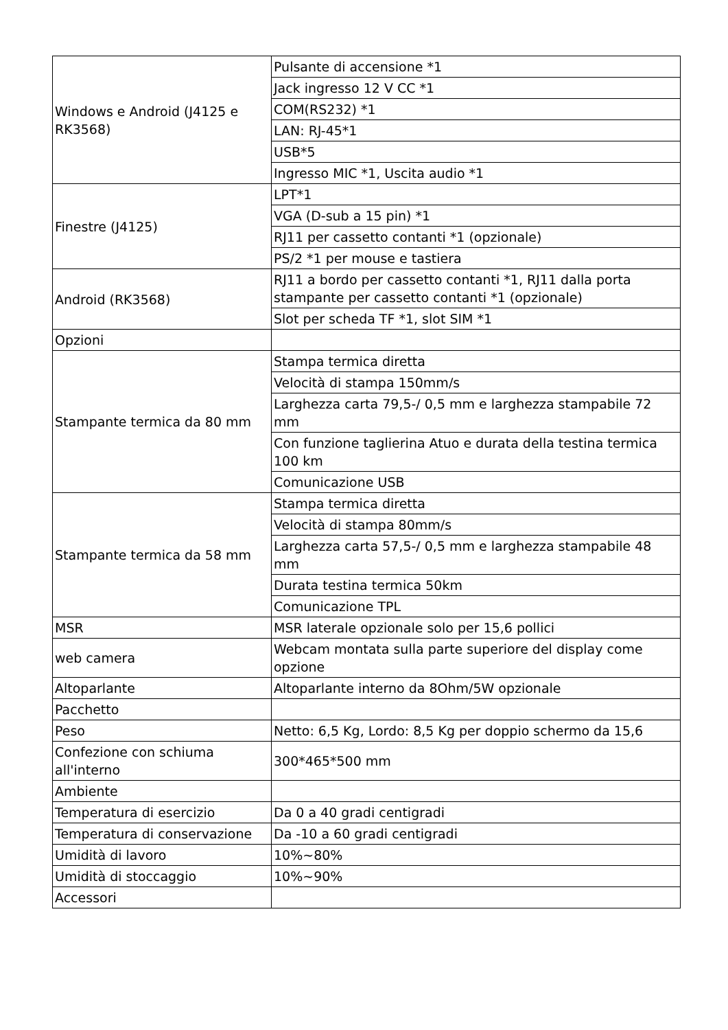| Windows e Android (J4125 e RK3568) | Pulsante di accensione *1 |
| | Jack ingresso 12 V CC *1 |
| | COM(RS232) *1 |
| | LAN: RJ-45*1 |
| | USB*5 |
| | Ingresso MIC *1, Uscita audio *1 |
| Finestre (J4125) | LPT*1 |
| | VGA (D-sub a 15 pin) *1 |
| | RJ11 per cassetto contanti *1 (opzionale) |
| | PS/2 *1 per mouse e tastiera |
| Android (RK3568) | RJ11 a bordo per cassetto contanti *1, RJ11 dalla porta stampante per cassetto contanti *1 (opzionale) |
| | Slot per scheda TF *1, slot SIM *1 |
| Opzioni | |
| Stampante termica da 80 mm | Stampa termica diretta |
| | Velocità di stampa 150mm/s |
| | Larghezza carta 79,5-/ 0,5 mm e larghezza stampabile 72 mm |
| | Con funzione taglierina Atuo e durata della testina termica 100 km |
| | Comunicazione USB |
| Stampante termica da 58 mm | Stampa termica diretta |
| | Velocità di stampa 80mm/s |
| | Larghezza carta 57,5-/ 0,5 mm e larghezza stampabile 48 mm |
| | Durata testina termica 50km |
| | Comunicazione TPL |
| MSR | MSR laterale opzionale solo per 15,6 pollici |
| web camera | Webcam montata sulla parte superiore del display come opzione |
| Altoparlante | Altoparlante interno da 8Ohm/5W opzionale |
| Pacchetto | |
| Peso | Netto: 6,5 Kg, Lordo: 8,5 Kg per doppio schermo da 15,6 |
| Confezione con schiuma all'interno | 300*465*500 mm |
| Ambiente | |
| Temperatura di esercizio | Da 0 a 40 gradi centigradi |
| Temperatura di conservazione | Da -10 a 60 gradi centigradi |
| Umidità di lavoro | 10%~80% |
| Umidità di stoccaggio | 10%~90% |
| Accessori | |